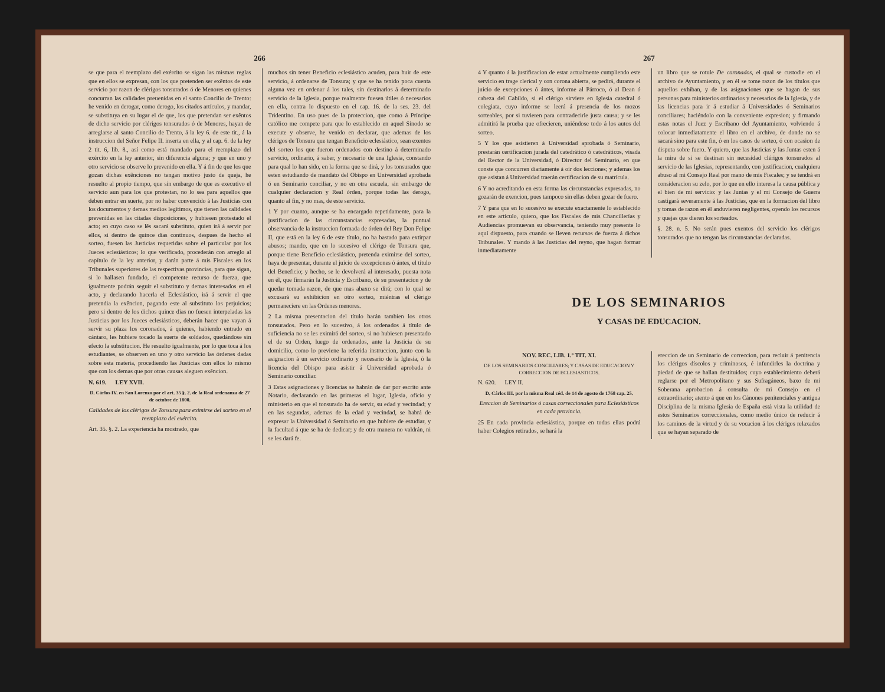266
se que para el reemplazo del exército se sigan las mismas reglas que en ellos se expresan, con los que pretenden ser exêntos de este servicio por razon de clérigos tonsurados ó de Menores en quienes concurran las calidades preuenidas en el santo Concilio de Trento: he venido en derogar, como derogo, los citados artículos, y mandar, se substituya en su lugar el de que, los que pretendan ser exêntos de dicho servicio por clérigos tonsurados ó de Menores, hayan de arreglarse al santo Concilio de Trento, á la ley 6. de este tit., á la instruccion del Señor Felipe II. inserta en ella, y al cap. 6. de la ley 2 tit. 6, lib. 8., así como está mandado para el reemplazo del exército en la ley anterior, sin diferencia alguna; y que en uno y otro servicio se observe lo prevenido en ella. Y á fin de que los que gozan dichas exênciones no tengan motivo justo de queja, he resuelto al propio tiempo, que sin embargo de que es executivo el servicio aun para los que protestan, no lo sea para aquellos que deben entrar en suerte, por no haber convencido á las Justicias con los documentos y demas medios legítimos, que tienen las calidades prevenidas en las citadas disposiciones, y hubiesen protestado el acto; en cuyo caso se lês sacará substituto, quien irá á servir por ellos, si dentro de quince dias continuos, despues de hecho el sorteo, fuesen las Justicias requeridas sobre el particular por los Jueces eclesiásticos; lo que verificado, procederán con arreglo al capítulo de la ley anterior, y darán parte á mis Fiscales en los Tribunales superiores de las respectivas provincias, para que sigan, si lo hallasen fundado, el competente recurso de fuerza, que igualmente podrán seguir el substituto y demas interesados en el acto, y declarando hacerla el Eclesiástico, irá á servir el que pretendia la exêncion, pagando este al substituto los perjuicios; pero si dentro de los dichos quince dias no fuesen interpeladas las Justicias por los Jueces eclesiásticos, deberán hacer que vayan á servir su plaza los coronados, á quienes, habiendo entrado en cántaro, les hubiere tocado la suerte de soldados, quedándose sin efecto la substitucion. He resuelto igualmente, por lo que toca á los estudiantes, se observen en uno y otro servicio las órdenes dadas sobre esta materia, procediendo las Justicias con ellos lo mismo que con los demas que por otras causas aleguen exêncion.
N. 619. LEY XVII.
D. Cárlos IV. en San Lorenzo por el art. 35 §. 2. de la Real ordenanza de 27 de octubre de 1800.
Calidades de los clérigos de Tonsura para eximirse del sorteo en el reemplazo del exército.
Art. 35. §. 2. La experiencia ha mostrado, que
muchos sin tener Beneficio eclesiástico acuden, para huir de este servicio, á ordenarse de Tonsura; y que se ha tenido poca cuenta alguna vez en ordenar á los tales, sin destinarlos á determinado servicio de la Iglesia, porque realmente fuesen útiles ó necesarios en ella, contra lo dispuesto en el cap. 16. de la ses. 23. del Tridentino. En uso pues de la proteccion, que como á Príncipe católico me compete para que lo establecido en aquel Sínodo se execute y observe, he venido en declarar, que ademas de los clérigos de Tonsura que tengan Beneficio eclesiástico, sean exentos del sorteo los que fueron ordenados con destino á determinado servicio, ordinario, á saber, y necesario de una Iglesia, constando para qual lo han sido, en la forma que se dirá, y los tonsurados que esten estudiando de mandato del Obispo en Universidad aprobada ó en Seminario conciliar, y no en otra escuela, sin embargo de cualquier declaracion y Real órden, porque todas las derogo, quanto al fin, y no mas, de este servicio.
1 Y por cuanto, aunque se ha encargado repetidamente, para la justificacion de las circunstancias expresadas, la puntual observancia de la instruccion formada de órden del Rey Don Felipe II, que está en la ley 6 de este título, no ha bastado para extirpar abusos; mando, que en lo sucesivo el clérigo de Tonsura que, porque tiene Beneficio eclesiástico, pretenda eximirse del sorteo, haya de presentar, durante el juicio de excepciones ó ántes, el título del Beneficio; y hecho, se le devolverá al interesado, puesta nota en él, que firmarán la Justicia y Escribano, de su presentacion y de quedar tomada razon, de que mas abaxo se dirá; con lo qual se excusará su exhibicion en otro sorteo, miéntras el clérigo permaneciere en las Ordenes menores.
2 La misma presentacion del título harán tambien los otros tonsurados. Pero en lo sucesivo, á los ordenados á título de suficiencia no se les eximirá del sorteo, si no hubiesen presentado el de su Orden, luego de ordenados, ante la Justicia de su domicilio, como lo previene la referida instruccion, junto con la asignacion á un servicio ordinario y necesario de la Iglesia, ó la licencia del Obispo para asistir á Universidad aprobada ó Seminario conciliar.
3 Estas asignaciones y licencias se habrán de dar por escrito ante Notario, declarando en las primeras el lugar, Iglesia, oficio y ministerio en que el tonsurado ha de servir, su edad y vecindad; y en las segundas, ademas de la edad y vecindad, se habrá de expresar la Universidad ó Seminario en que hubiere de estudiar, y la facultad á que se ha de dedicar; y de otra manera no valdrán, ni se les dará fe.
267
4 Y quanto á la justificacion de estar actualmente cumpliendo este servicio en trage clerical y con corona abierta, se pedirá, durante el juicio de excepciones ó ántes, informe al Párroco, ó al Dean ó cabeza del Cabildo, si el clérigo sirviere en Iglesia catedral ó colegiata, cuyo informe se leerá á presencia de los mozos sorteables, por si tuvieren para contradecirle justa causa; y se les admitirá la prueba que ofrecieren, uniéndose todo á los autos del sorteo.
5 Y los que asistieren á Universidad aprobada ó Seminario, prestarán certificacion jurada del catedrático ó catedráticos, visada del Rector de la Universidad, ó Director del Seminario, en que conste que concurren diariamente á oir dos lecciones; y ademas los que asistan á Universidad traerán certificacion de su matrícula.
6 Y no acreditando en esta forma las circunstancias expresadas, no gozarán de exencion, pues tampoco sin ellas deben gozar de fuero.
7 Y para que en lo sucesivo se execute exactamente lo establecido en este artículo, quiero, que los Fiscales de mis Chancillerías y Audiencias promuevan su observancia, teniendo muy presente lo aquí dispuesto, para cuando se lleven recursos de fuerza á dichos Tribunales. Y mando á las Justicias del reyno, que hagan formar inmediatamente
un libro que se rotule De coronados, el qual se custodie en el archivo de Ayuntamiento, y en él se tome razon de los títulos que aquellos exhiban, y de las asignaciones que se hagan de sus personas para ministerios ordinarios y necesarios de la Iglesia, y de las licencias para ir á estudiar á Universidades ó Seminarios conciliares; haciéndolo con la conveniente expresion; y firmando estas notas el Juez y Escribano del Ayuntamiento, volviendo á colocar inmediatamente el libro en el archivo, de donde no se sacará sino para este fin, ó en los casos de sorteo, ó con ocasion de disputa sobre fuero. Y quiero, que las Justicias y las Juntas esten á la mira de si se destinan sin necesidad clérigos tonsurados al servicio de las Iglesias, representando, con justificacion, cualquiera abuso al mi Consejo Real por mano de mis Fiscales; y se tendrá en consideracion su zelo, por lo que en ello interesa la causa pública y el bien de mi servicio: y las Juntas y el mi Consejo de Guerra castigará severamente á las Justicias, que en la formacion del libro y tomas de razon en él anduvieren negligentes, oyendo los recursos y quejas que dieren los sorteados.
§. 28. n. 5. No serán pues exentos del servicio los clérigos tonsurados que no tengan las circunstancias declaradas.
DE LOS SEMINARIOS
Y CASAS DE EDUCACION.
NOV. REC. LIB. 1.º TIT. XI.
DE LOS SEMINARIOS CONCILIARES; Y CASAS DE EDUCACION Y CORRECCION DE ECLESIASTICOS.
N. 620. LEY II.
D. Cárlos III. por la misma Real céd. de 14 de agosto de 1768 cap. 25.
Ereccion de Seminarios ó casas correccionales para Eclesiásticos en cada provincia.
25 En cada provincia eclesiástica, porque en todas ellas podrá haber Colegios retirados, se hará la
ereccion de un Seminario de correccion, para recluir á penitencia los clérigos díscolos y criminosos, é infundirles la doctrina y piedad de que se hallan destituidos; cuyo establecimiento deberá reglarse por el Metropolitano y sus Sufragáneos, baxo de mi Soberana aprobacion á consulta de mi Consejo en el extraordinario; atento á que en los Cánones penitenciales y antigua Disciplina de la misma Iglesia de España está vista la utilidad de estos Seminarios correccionales, como medio único de reducir á los caminos de la virtud y de su vocacion á los clérigos relaxados que se hayan separado de